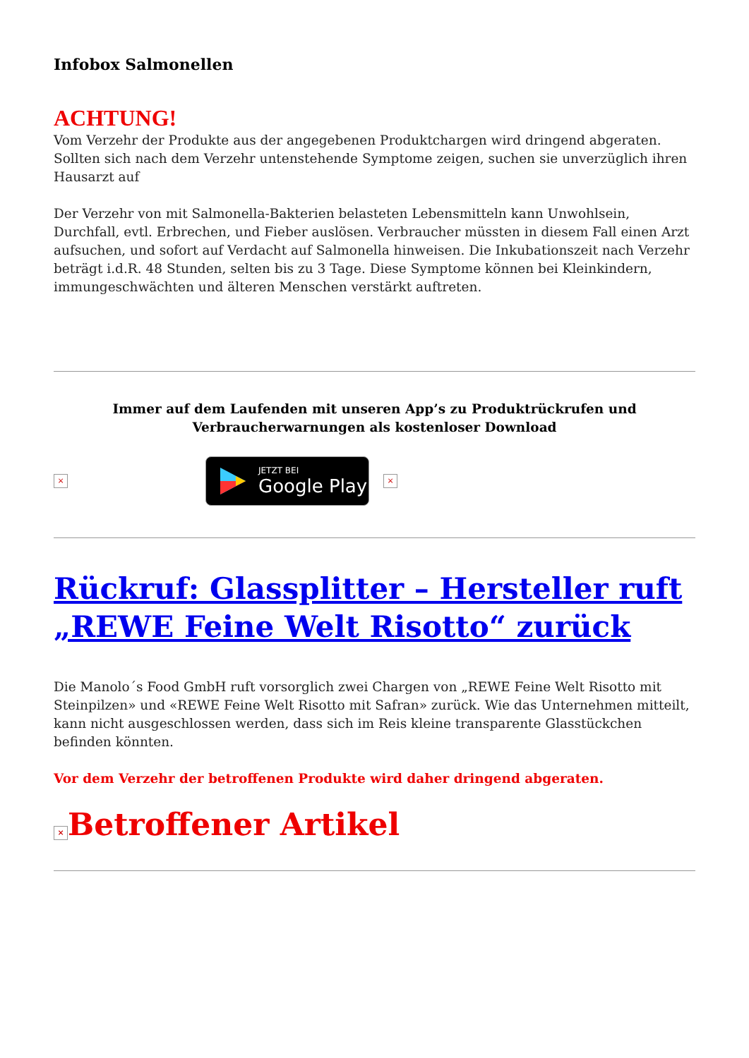Infobox Salmonellen
ACHTUNG!
Vom Verzehr der Produkte aus der angegebenen Produktchargen wird dringend abgeraten. Sollten sich nach dem Verzehr untenstehende Symptome zeigen, suchen sie unverzüglich ihren Hausarzt auf
Der Verzehr von mit Salmonella-Bakterien belasteten Lebensmitteln kann Unwohlsein, Durchfall, evtl. Erbrechen, und Fieber auslösen. Verbraucher müssten in diesem Fall einen Arzt aufsuchen, und sofort auf Verdacht auf Salmonella hinweisen. Die Inkubationszeit nach Verzehr beträgt i.d.R. 48 Stunden, selten bis zu 3 Tage. Diese Symptome können bei Kleinkindern, immungeschwächten und älteren Menschen verstärkt auftreten.
Immer auf dem Laufenden mit unseren App’s zu Produktrückrufen und Verbraucherwarnungen als kostenloser Download
×
JETZT BEI
Google Play
×
Rückruf: Glassplitter – Hersteller ruft „REWE Feine Welt Risotto“ zurück
Die Manolo´s Food GmbH ruft vorsorglich zwei Chargen von „REWE Feine Welt Risotto mit Steinpilzen» und «REWE Feine Welt Risotto mit Safran» zurück. Wie das Unternehmen mitteilt, kann nicht ausgeschlossen werden, dass sich im Reis kleine transparente Glasstückchen befinden könnten.
Vor dem Verzehr der betroffenen Produkte wird daher dringend abgeraten.
× Betroffener Artikel